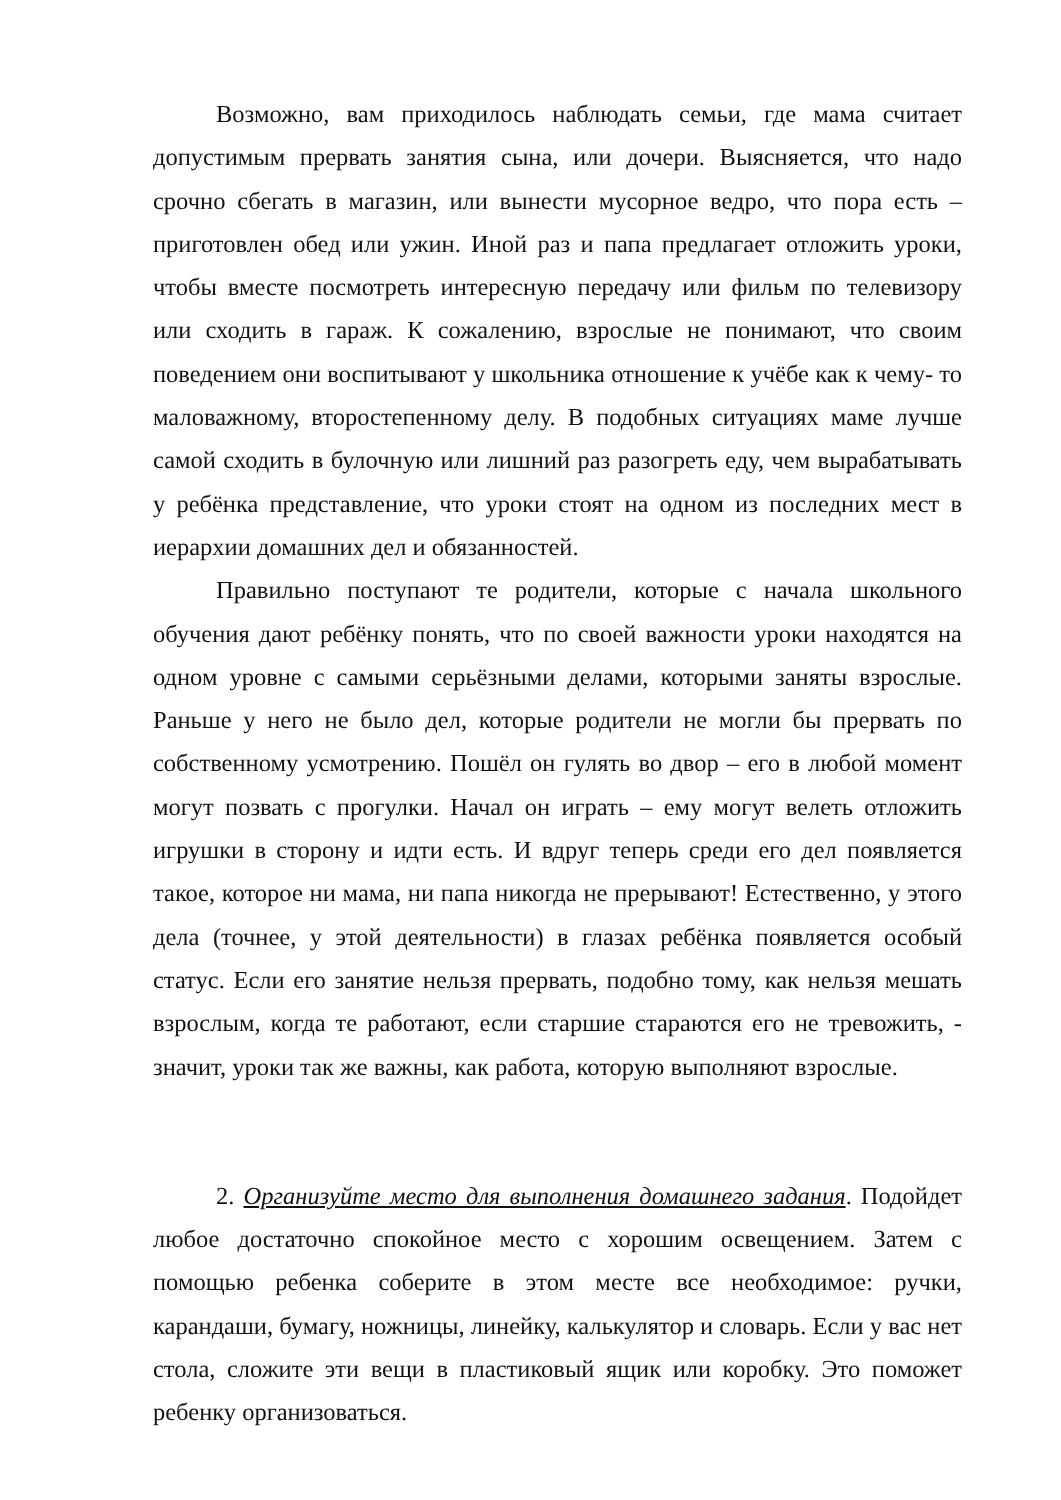Возможно, вам приходилось наблюдать семьи, где мама считает допустимым прервать занятия сына, или дочери. Выясняется, что надо срочно сбегать в магазин, или вынести мусорное ведро, что пора есть – приготовлен обед или ужин. Иной раз и папа предлагает отложить уроки, чтобы вместе посмотреть интересную передачу или фильм по телевизору или сходить в гараж. К сожалению, взрослые не понимают, что своим поведением они воспитывают у школьника отношение к учёбе как к чему- то маловажному, второстепенному делу. В подобных ситуациях маме лучше самой сходить в булочную или лишний раз разогреть еду, чем вырабатывать у ребёнка представление, что уроки стоят на одном из последних мест в иерархии домашних дел и обязанностей.
Правильно поступают те родители, которые с начала школьного обучения дают ребёнку понять, что по своей важности уроки находятся на одном уровне с самыми серьёзными делами, которыми заняты взрослые. Раньше у него не было дел, которые родители не могли бы прервать по собственному усмотрению. Пошёл он гулять во двор – его в любой момент могут позвать с прогулки. Начал он играть – ему могут велеть отложить игрушки в сторону и идти есть. И вдруг теперь среди его дел появляется такое, которое ни мама, ни папа никогда не прерывают! Естественно, у этого дела (точнее, у этой деятельности) в глазах ребёнка появляется особый статус. Если его занятие нельзя прервать, подобно тому, как нельзя мешать взрослым, когда те работают, если старшие стараются его не тревожить, - значит, уроки так же важны, как работа, которую выполняют взрослые.
2. Организуйте место для выполнения домашнего задания. Подойдет любое достаточно спокойное место с хорошим освещением. Затем с помощью ребенка соберите в этом месте все необходимое: ручки, карандаши, бумагу, ножницы, линейку, калькулятор и словарь. Если у вас нет стола, сложите эти вещи в пластиковый ящик или коробку. Это поможет ребенку организоваться.